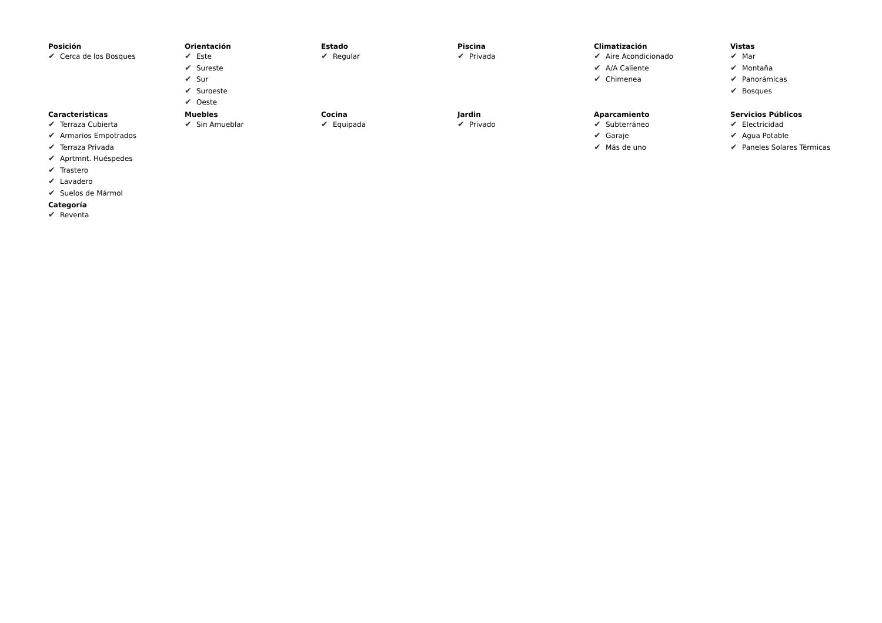Posición
✔ Cerca de los Bosques
Orientación
✔ Este
✔ Sureste
✔ Sur
✔ Suroeste
✔ Oeste
Estado
✔ Regular
Piscina
✔ Privada
Climatización
✔ Aire Acondicionado
✔ A/A Caliente
✔ Chimenea
Vistas
✔ Mar
✔ Montaña
✔ Panorámicas
✔ Bosques
Caracteristicas
✔ Terraza Cubierta
✔ Armarios Empotrados
✔ Terraza Privada
✔ Aprtmnt. Huéspedes
✔ Trastero
✔ Lavadero
✔ Suelos de Mármol
Muebles
✔ Sin Amueblar
Cocina
✔ Equipada
Jardin
✔ Privado
Aparcamiento
✔ Subterráneo
✔ Garaje
✔ Más de uno
Servicios Públicos
✔ Electricidad
✔ Agua Potable
✔ Paneles Solares Térmicas
Categoría
✔ Reventa